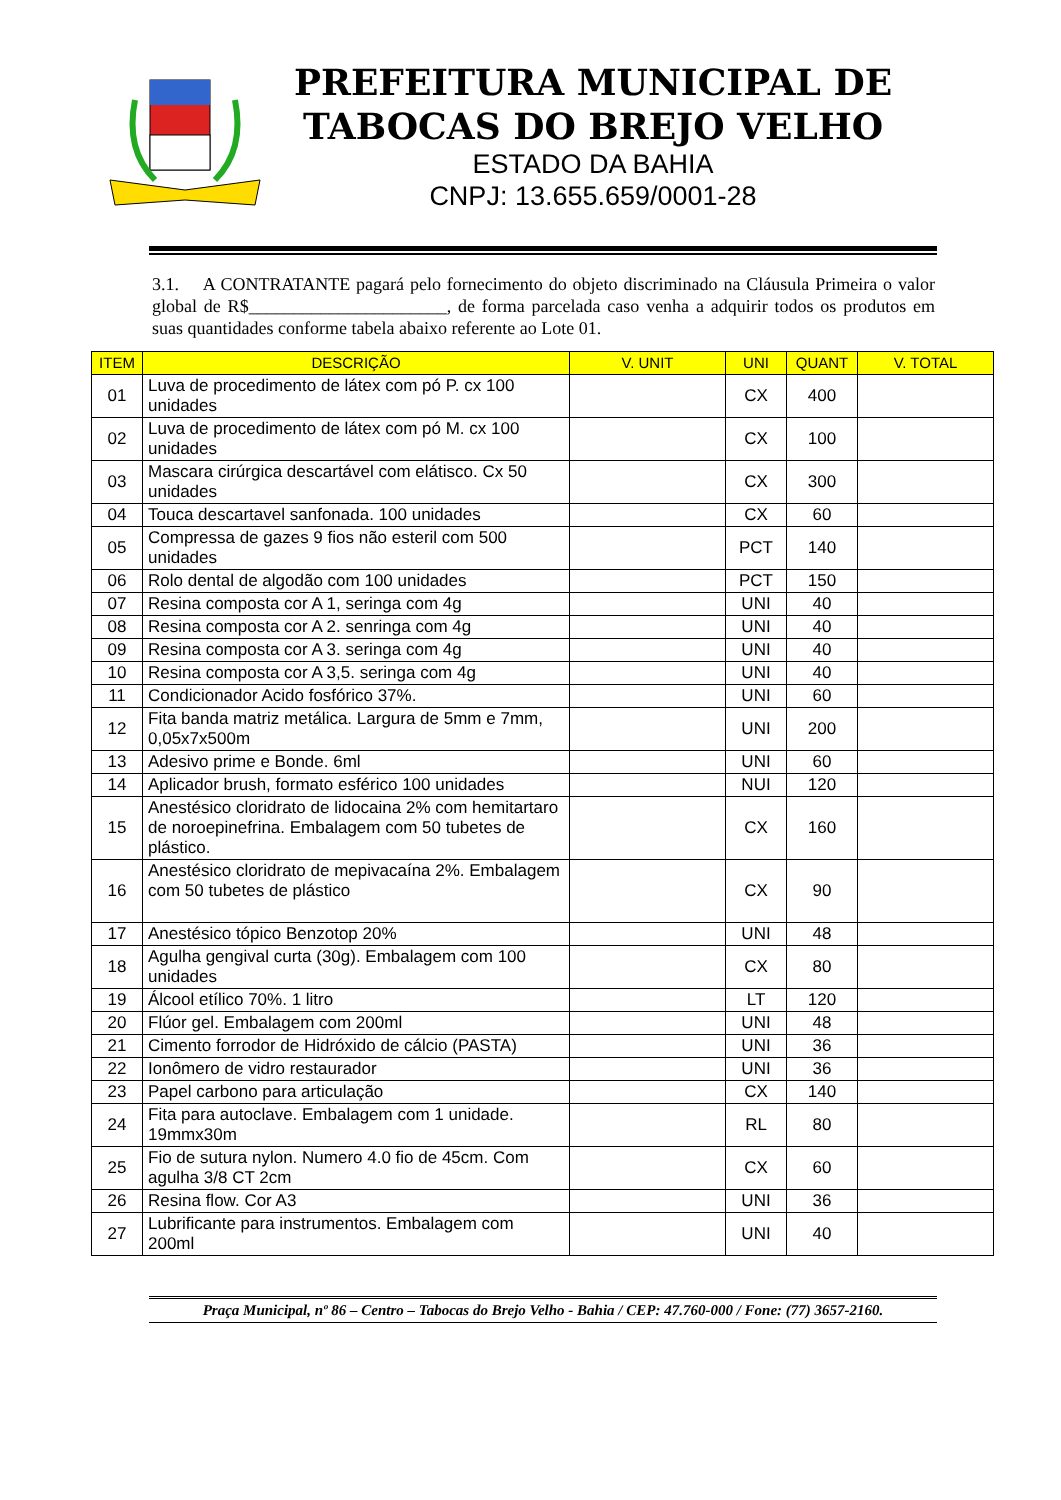PREFEITURA MUNICIPAL DE
TABOCAS DO BREJO VELHO
ESTADO DA BAHIA
CNPJ: 13.655.659/0001-28
3.1. A CONTRATANTE pagará pelo fornecimento do objeto discriminado na Cláusula Primeira o valor global de R$______________________, de forma parcelada caso venha a adquirir todos os produtos em suas quantidades conforme tabela abaixo referente ao Lote 01.
| ITEM | DESCRIÇÃO | V. UNIT | UNI | QUANT | V. TOTAL |
| --- | --- | --- | --- | --- | --- |
| 01 | Luva de procedimento de látex com pó P. cx 100 unidades | | CX | 400 | |
| 02 | Luva de procedimento de látex com pó M. cx 100 unidades | | CX | 100 | |
| 03 | Mascara cirúrgica descartável com elátisco. Cx 50 unidades | | CX | 300 | |
| 04 | Touca descartavel sanfonada. 100 unidades | | CX | 60 | |
| 05 | Compressa de gazes 9 fios não esteril com 500 unidades | | PCT | 140 | |
| 06 | Rolo dental de algodão com 100 unidades | | PCT | 150 | |
| 07 | Resina composta cor A 1, seringa com 4g | | UNI | 40 | |
| 08 | Resina composta cor A 2. senringa com 4g | | UNI | 40 | |
| 09 | Resina composta cor A 3. seringa com 4g | | UNI | 40 | |
| 10 | Resina composta cor A 3,5. seringa com 4g | | UNI | 40 | |
| 11 | Condicionador Acido fosfórico 37%. | | UNI | 60 | |
| 12 | Fita banda matriz metálica. Largura de 5mm e 7mm, 0,05x7x500m | | UNI | 200 | |
| 13 | Adesivo prime e Bonde. 6ml | | UNI | 60 | |
| 14 | Aplicador brush, formato esférico 100 unidades | | NUI | 120 | |
| 15 | Anestésico cloridrato de lidocaina 2% com hemitartaro de noroepinefrina. Embalagem com 50 tubetes de plástico. | | CX | 160 | |
| 16 | Anestésico cloridrato de mepivacaína 2%. Embalagem com 50 tubetes de plástico | | CX | 90 | |
| 17 | Anestésico tópico Benzotop 20% | | UNI | 48 | |
| 18 | Agulha gengival curta (30g). Embalagem com 100 unidades | | CX | 80 | |
| 19 | Álcool etílico 70%. 1 litro | | LT | 120 | |
| 20 | Flúor gel. Embalagem com 200ml | | UNI | 48 | |
| 21 | Cimento forrodor de Hidróxido de cálcio (PASTA) | | UNI | 36 | |
| 22 | Ionômero de vidro restaurador | | UNI | 36 | |
| 23 | Papel carbono para articulação | | CX | 140 | |
| 24 | Fita para autoclave. Embalagem com 1 unidade. 19mmx30m | | RL | 80 | |
| 25 | Fio de sutura nylon. Numero 4.0 fio de 45cm. Com agulha 3/8 CT 2cm | | CX | 60 | |
| 26 | Resina flow. Cor A3 | | UNI | 36 | |
| 27 | Lubrificante para instrumentos. Embalagem com 200ml | | UNI | 40 | |
Praça Municipal, nº 86 – Centro – Tabocas do Brejo Velho - Bahia / CEP: 47.760-000 / Fone: (77) 3657-2160.